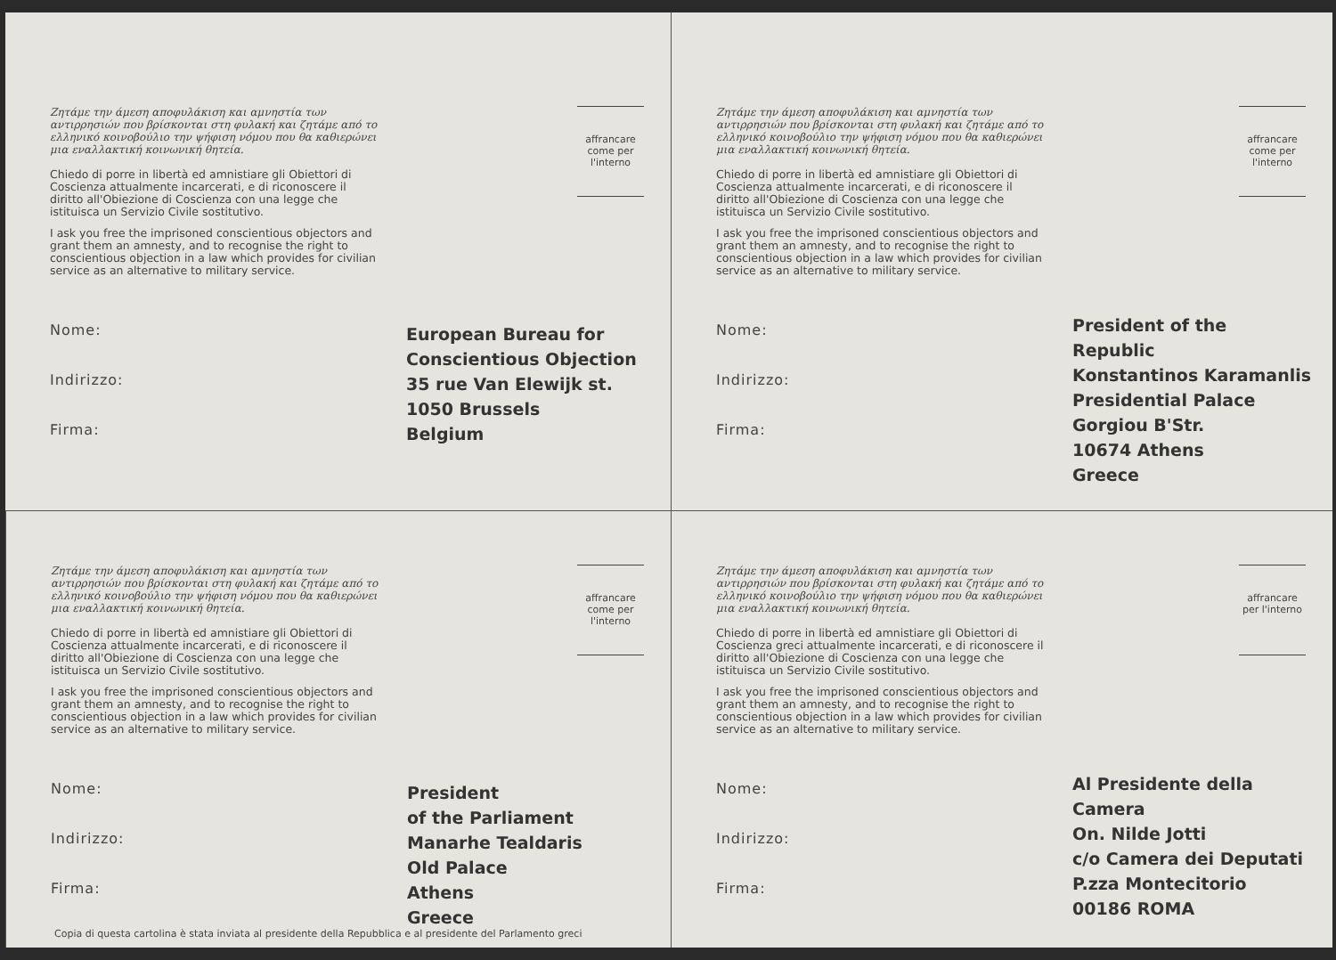Ζητάμε την άμεση αποφυλάκιση και αμνηστία των αντιρρησιών που βρίσκονται στη φυλακή και ζητάμε από το ελληνικό κοινοβούλιο την ψήφιση νόμου που θα καθιερώνει μια εναλλακτική κοινωνική θητεία.
Chiedo di porre in libertà ed amnistiare gli Obiettori di Coscienza attualmente incarcerati, e di riconoscere il diritto all'Obiezione di Coscienza con una legge che istituisca un Servizio Civile sostitutivo.
I ask you free the imprisoned conscientious objectors and grant them an amnesty, and to recognise the right to conscientious objection in a law which provides for civilian service as an alternative to military service.
Nome:
Indirizzo:
Firma:
affrancare come per l'interno
European Bureau for
Conscientious Objection
35 rue Van Elewijk st.
1050 Brussels
Belgium
Ζητάμε την άμεση αποφυλάκιση και αμνηστία των αντιρρησιών που βρίσκονται στη φυλακή και ζητάμε από το ελληνικό κοινοβούλιο την ψήφιση νόμου που θα καθιερώνει μια εναλλακτική κοινωνική θητεία.
Chiedo di porre in libertà ed amnistiare gli Obiettori di Coscienza attualmente incarcerati, e di riconoscere il diritto all'Obiezione di Coscienza con una legge che istituisca un Servizio Civile sostitutivo.
I ask you free the imprisoned conscientious objectors and grant them an amnesty, and to recognise the right to conscientious objection in a law which provides for civilian service as an alternative to military service.
Nome:
Indirizzo:
Firma:
affrancare come per l'interno
President of the Republic
Konstantinos Karamanlis
Presidential Palace
Gorgiou B'Str.
10674 Athens
Greece
Ζητάμε την άμεση αποφυλάκιση και αμνηστία των αντιρρησιών που βρίσκονται στη φυλακή και ζητάμε από το ελληνικό κοινοβούλιο την ψήφιση νόμου που θα καθιερώνει μια εναλλακτική κοινωνική θητεία.
Chiedo di porre in libertà ed amnistiare gli Obiettori di Coscienza attualmente incarcerati, e di riconoscere il diritto all'Obiezione di Coscienza con una legge che istituisca un Servizio Civile sostitutivo.
I ask you free the imprisoned conscientious objectors and grant them an amnesty, and to recognise the right to conscientious objection in a law which provides for civilian service as an alternative to military service.
Nome:
Indirizzo:
Firma:
affrancare come per l'interno
President
of the Parliament
Manarhe Tealdaris
Old Palace
Athens
Greece
Ζητάμε την άμεση αποφυλάκιση και αμνηστία των αντιρρησιών που βρίσκονται στη φυλακή και ζητάμε από το ελληνικό κοινοβούλιο την ψήφιση νόμου που θα καθιερώνει μια εναλλακτική κοινωνική θητεία.
Chiedo di porre in libertà ed amnistiare gli Obiettori di Coscienza greci attualmente incarcerati, e di riconoscere il diritto all'Obiezione di Coscienza con una legge che istituisca un Servizio Civile sostitutivo.
I ask you free the imprisoned conscientious objectors and grant them an amnesty, and to recognise the right to conscientious objection in a law which provides for civilian service as an alternative to military service.
Nome:
Indirizzo:
Firma:
affrancare per l'interno
Al Presidente della Camera
On. Nilde Jotti
c/o Camera dei Deputati
P.zza Montecitorio
00186 ROMA
Copia di questa cartolina è stata inviata al presidente della Repubblica e al presidente del Parlamento greci